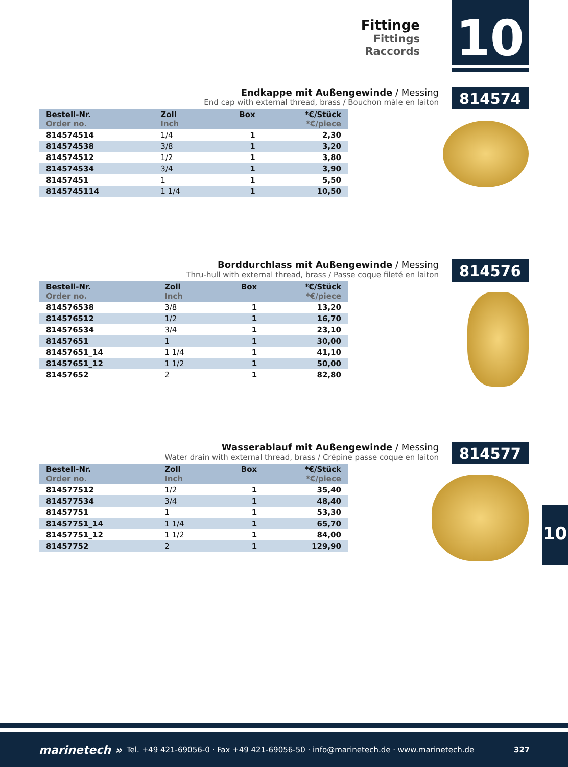Fittinge
Fittings
Raccords
10
Endkappe mit Außengewinde / Messing
End cap with external thread, brass / Bouchon mâle en laiton
814574
| Bestell-Nr. Order no. | Zoll Inch | Box | *€/Stück *€/piece |
| --- | --- | --- | --- |
| 814574514 | 1/4 | 1 | 2,30 |
| 814574538 | 3/8 | 1 | 3,20 |
| 814574512 | 1/2 | 1 | 3,80 |
| 814574534 | 3/4 | 1 | 3,90 |
| 81457451 | 1 | 1 | 5,50 |
| 8145745114 | 1 1/4 | 1 | 10,50 |
Borddurchlass mit Außengewinde / Messing
Thru-hull with external thread, brass / Passe coque fileté en laiton
814576
| Bestell-Nr. Order no. | Zoll Inch | Box | *€/Stück *€/piece |
| --- | --- | --- | --- |
| 814576538 | 3/8 | 1 | 13,20 |
| 814576512 | 1/2 | 1 | 16,70 |
| 814576534 | 3/4 | 1 | 23,10 |
| 81457651 | 1 | 1 | 30,00 |
| 81457651_14 | 1 1/4 | 1 | 41,10 |
| 81457651_12 | 1 1/2 | 1 | 50,00 |
| 81457652 | 2 | 1 | 82,80 |
Wasserablauf mit Außengewinde / Messing
Water drain with external thread, brass / Crépine passe coque en laiton
814577
| Bestell-Nr. Order no. | Zoll Inch | Box | *€/Stück *€/piece |
| --- | --- | --- | --- |
| 814577512 | 1/2 | 1 | 35,40 |
| 814577534 | 3/4 | 1 | 48,40 |
| 81457751 | 1 | 1 | 53,30 |
| 81457751_14 | 1 1/4 | 1 | 65,70 |
| 81457751_12 | 1 1/2 | 1 | 84,00 |
| 81457752 | 2 | 1 | 129,90 |
10
marinetech » Tel. +49 421-69056-0 · Fax +49 421-69056-50 · info@marinetech.de · www.marinetech.de 327